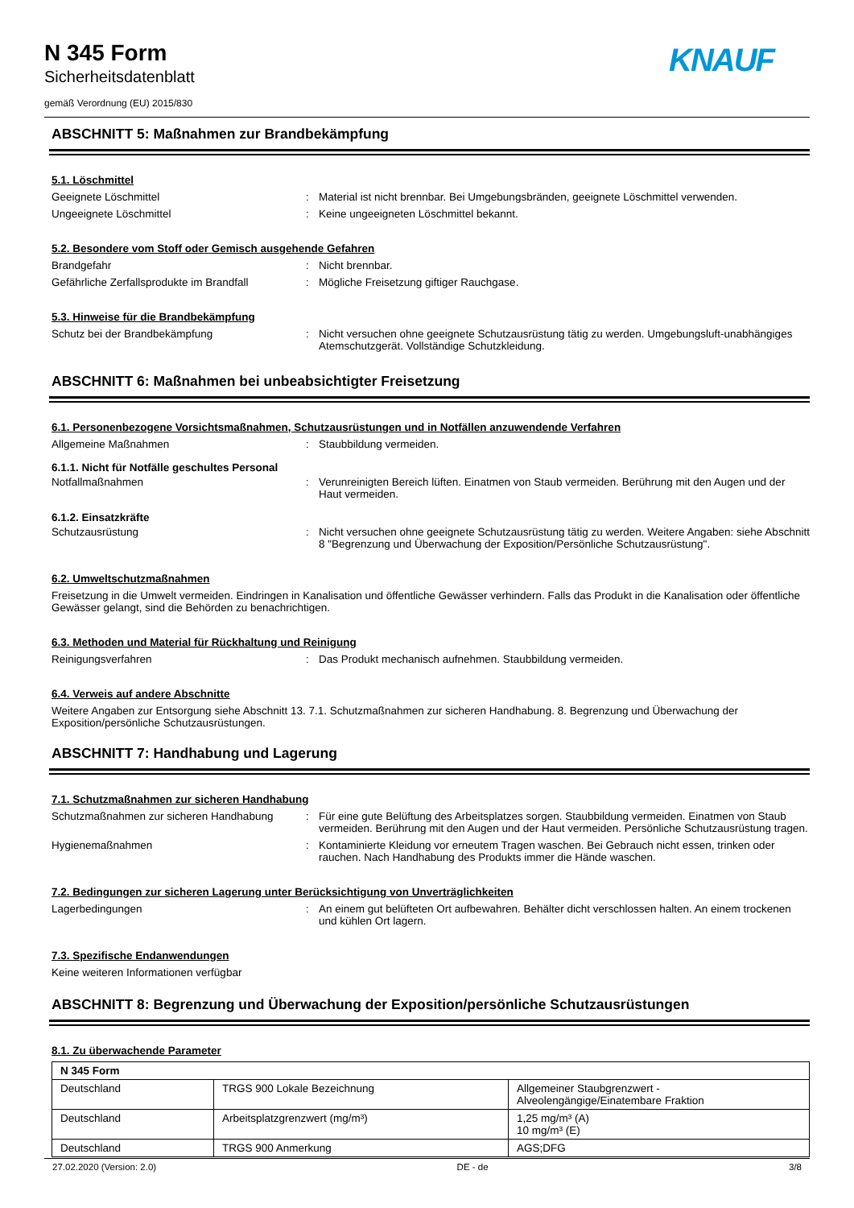N 345 Form
Sicherheitsdatenblatt
gemäß Verordnung (EU) 2015/830
KNAUF
ABSCHNITT 5: Maßnahmen zur Brandbekämpfung
5.1. Löschmittel
Geeignete Löschmittel : Material ist nicht brennbar. Bei Umgebungsbränden, geeignete Löschmittel verwenden.
Ungeeignete Löschmittel : Keine ungeeigneten Löschmittel bekannt.
5.2. Besondere vom Stoff oder Gemisch ausgehende Gefahren
Brandgefahr : Nicht brennbar.
Gefährliche Zerfallsprodukte im Brandfall
: Mögliche Freisetzung giftiger Rauchgase.
5.3. Hinweise für die Brandbekämpfung
Schutz bei der Brandbekämpfung : Nicht versuchen ohne geeignete Schutzausrüstung tätig zu werden. Umgebungsluft-unabhängiges Atemschutzgerät. Vollständige Schutzkleidung.
ABSCHNITT 6: Maßnahmen bei unbeabsichtigter Freisetzung
6.1. Personenbezogene Vorsichtsmaßnahmen, Schutzausrüstungen und in Notfällen anzuwendende Verfahren
Allgemeine Maßnahmen : Staubbildung vermeiden.
6.1.1. Nicht für Notfälle geschultes Personal
Notfallmaßnahmen : Verunreinigten Bereich lüften. Einatmen von Staub vermeiden. Berührung mit den Augen und der Haut vermeiden.
6.1.2. Einsatzkräfte
Schutzausrüstung : Nicht versuchen ohne geeignete Schutzausrüstung tätig zu werden. Weitere Angaben: siehe Abschnitt 8 "Begrenzung und Überwachung der Exposition/Persönliche Schutzausrüstung".
6.2. Umweltschutzmaßnahmen
Freisetzung in die Umwelt vermeiden. Eindringen in Kanalisation und öffentliche Gewässer verhindern. Falls das Produkt in die Kanalisation oder öffentliche Gewässer gelangt, sind die Behörden zu benachrichtigen.
6.3. Methoden und Material für Rückhaltung und Reinigung
Reinigungsverfahren : Das Produkt mechanisch aufnehmen. Staubbildung vermeiden.
6.4. Verweis auf andere Abschnitte
Weitere Angaben zur Entsorgung siehe Abschnitt 13. 7.1. Schutzmaßnahmen zur sicheren Handhabung. 8. Begrenzung und Überwachung der Exposition/persönliche Schutzausrüstungen.
ABSCHNITT 7: Handhabung und Lagerung
7.1. Schutzmaßnahmen zur sicheren Handhabung
Schutzmaßnahmen zur sicheren Handhabung : Für eine gute Belüftung des Arbeitsplatzes sorgen. Staubbildung vermeiden. Einatmen von Staub vermeiden. Berührung mit den Augen und der Haut vermeiden. Persönliche Schutzausrüstung tragen.
Hygienemaßnahmen : Kontaminierte Kleidung vor erneutem Tragen waschen. Bei Gebrauch nicht essen, trinken oder rauchen. Nach Handhabung des Produkts immer die Hände waschen.
7.2. Bedingungen zur sicheren Lagerung unter Berücksichtigung von Unverträglichkeiten
Lagerbedingungen : An einem gut belüfteten Ort aufbewahren. Behälter dicht verschlossen halten. An einem trockenen und kühlen Ort lagern.
7.3. Spezifische Endanwendungen
Keine weiteren Informationen verfügbar
ABSCHNITT 8: Begrenzung und Überwachung der Exposition/persönliche Schutzausrüstungen
8.1. Zu überwachende Parameter
| N 345 Form | | |
| Deutschland | TRGS 900 Lokale Bezeichnung | Allgemeiner Staubgrenzwert - Alveolengängige/Einatembare Fraktion |
| Deutschland | Arbeitsplatzgrenzwert (mg/m³) | 1,25 mg/m³ (A) 10 mg/m³ (E) |
| Deutschland | TRGS 900 Anmerkung | AGS;DFG |
27.02.2020 (Version: 2.0) DE - de 3/8